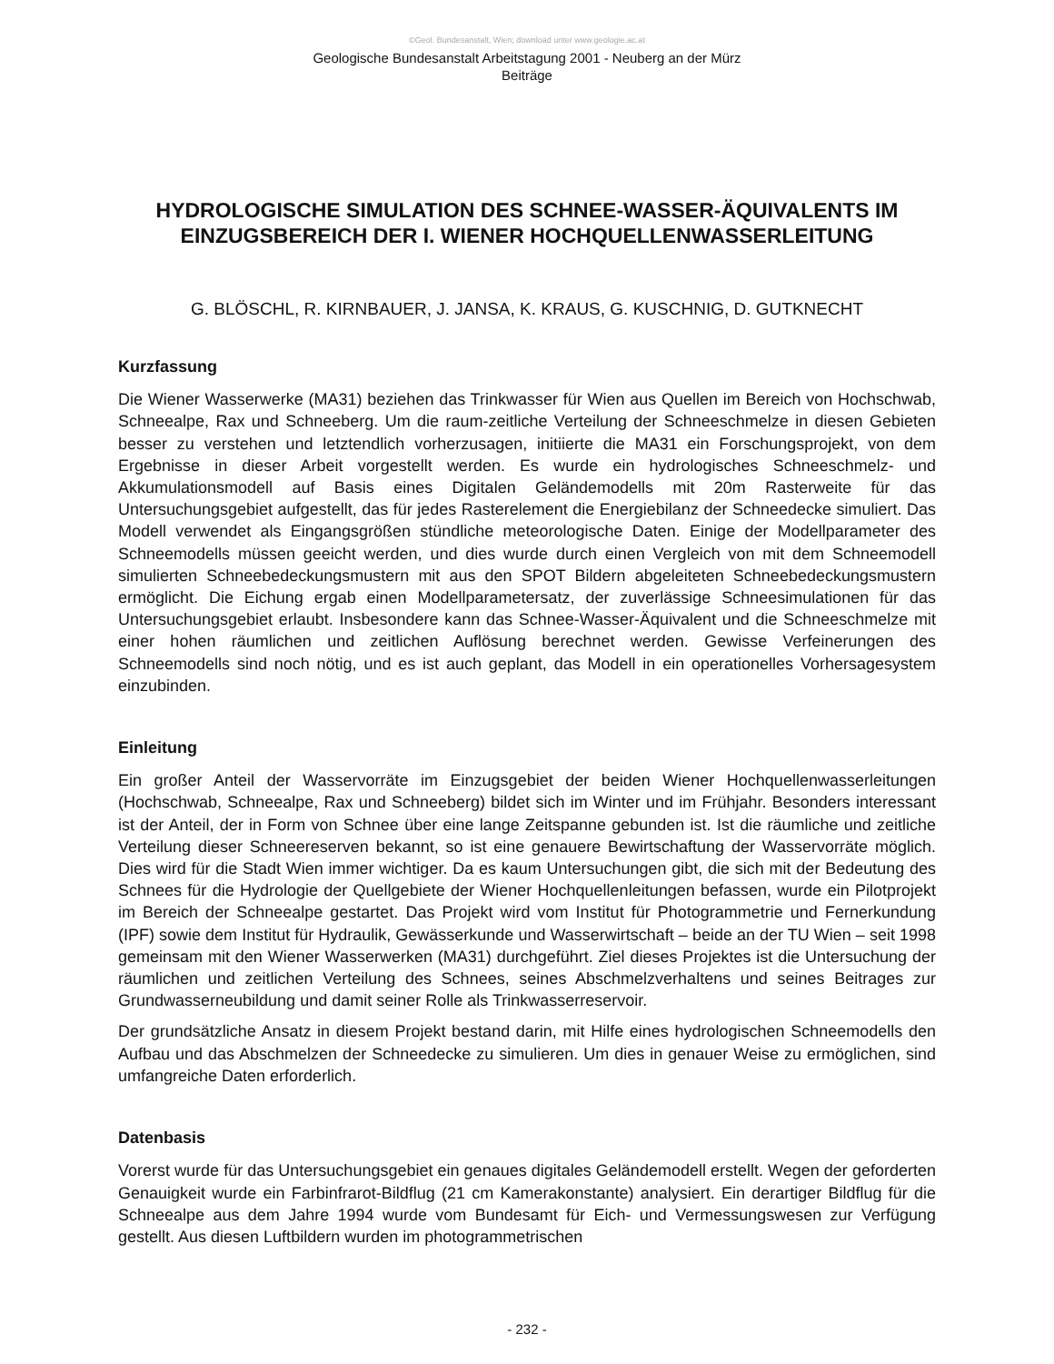©Geol. Bundesanstalt, Wien; download unter www.geologie.ac.at
Geologische Bundesanstalt Arbeitstagung 2001 - Neuberg an der Mürz
Beiträge
HYDROLOGISCHE SIMULATION DES SCHNEE-WASSER-ÄQUIVALENTS IM
EINZUGSBEREICH DER I. WIENER HOCHQUELLENWASSERLEITUNG
G. BLÖSCHL, R. KIRNBAUER, J. JANSA, K. KRAUS, G. KUSCHNIG, D. GUTKNECHT
Kurzfassung
Die Wiener Wasserwerke (MA31) beziehen das Trinkwasser für Wien aus Quellen im Bereich von Hochschwab, Schneealpe, Rax und Schneeberg. Um die raum-zeitliche Verteilung der Schneeschmelze in diesen Gebieten besser zu verstehen und letztendlich vorherzusagen, initiierte die MA31 ein Forschungsprojekt, von dem Ergebnisse in dieser Arbeit vorgestellt werden. Es wurde ein hydrologisches Schneeschmelz- und Akkumulationsmodell auf Basis eines Digitalen Geländemodells mit 20m Rasterweite für das Untersuchungsgebiet aufgestellt, das für jedes Rasterelement die Energiebilanz der Schneedecke simuliert. Das Modell verwendet als Eingangsgrößen stündliche meteorologische Daten. Einige der Modellparameter des Schneemodells müssen geeicht werden, und dies wurde durch einen Vergleich von mit dem Schneemodell simulierten Schneebedeckungsmustern mit aus den SPOT Bildern abgeleiteten Schneebedeckungsmustern ermöglicht. Die Eichung ergab einen Modellparametersatz, der zuverlässige Schneesimulationen für das Untersuchungsgebiet erlaubt. Insbesondere kann das Schnee-Wasser-Äquivalent und die Schneeschmelze mit einer hohen räumlichen und zeitlichen Auflösung berechnet werden. Gewisse Verfeinerungen des Schneemodells sind noch nötig, und es ist auch geplant, das Modell in ein operationelles Vorhersagesystem einzubinden.
Einleitung
Ein großer Anteil der Wasservorräte im Einzugsgebiet der beiden Wiener Hochquellenwasserleitungen (Hochschwab, Schneealpe, Rax und Schneeberg) bildet sich im Winter und im Frühjahr. Besonders interessant ist der Anteil, der in Form von Schnee über eine lange Zeitspanne gebunden ist. Ist die räumliche und zeitliche Verteilung dieser Schneereserven bekannt, so ist eine genauere Bewirtschaftung der Wasservorräte möglich. Dies wird für die Stadt Wien immer wichtiger. Da es kaum Untersuchungen gibt, die sich mit der Bedeutung des Schnees für die Hydrologie der Quellgebiete der Wiener Hochquellenleitungen befassen, wurde ein Pilotprojekt im Bereich der Schneealpe gestartet. Das Projekt wird vom Institut für Photogrammetrie und Fernerkundung (IPF) sowie dem Institut für Hydraulik, Gewässerkunde und Wasserwirtschaft – beide an der TU Wien – seit 1998 gemeinsam mit den Wiener Wasserwerken (MA31) durchgeführt. Ziel dieses Projektes ist die Untersuchung der räumlichen und zeitlichen Verteilung des Schnees, seines Abschmelzverhaltens und seines Beitrages zur Grundwasserneubildung und damit seiner Rolle als Trinkwasserreservoir.
Der grundsätzliche Ansatz in diesem Projekt bestand darin, mit Hilfe eines hydrologischen Schneemodells den Aufbau und das Abschmelzen der Schneedecke zu simulieren. Um dies in genauer Weise zu ermöglichen, sind umfangreiche Daten erforderlich.
Datenbasis
Vorerst wurde für das Untersuchungsgebiet ein genaues digitales Geländemodell erstellt. Wegen der geforderten Genauigkeit wurde ein Farbinfrarot-Bildflug (21 cm Kamerakonstante) analysiert. Ein derartiger Bildflug für die Schneealpe aus dem Jahre 1994 wurde vom Bundesamt für Eich- und Vermessungswesen zur Verfügung gestellt. Aus diesen Luftbildern wurden im photogrammetrischen
- 232 -